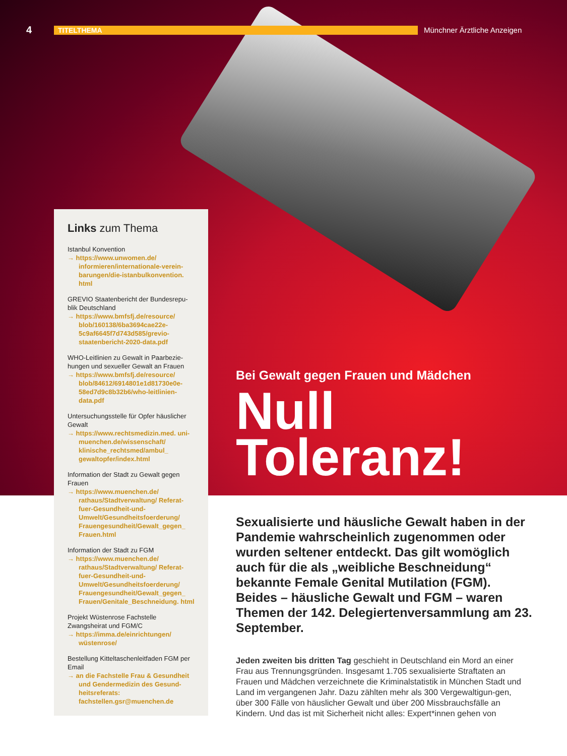4 TITELTHEMA Münchner Ärztliche Anzeigen
Links zum Thema
Istanbul Konvention
→ https://www.unwomen.de/ informieren/internationale-verein-barungen/die-istanbulkonvention. html
GREVIO Staatenbericht der Bundesrepu-blik Deutschland
→ https://www.bmfsfj.de/resource/ blob/160138/6ba3694cae22e-5c9af6645f7d743d585/grevio-staatenbericht-2020-data.pdf
WHO-Leitlinien zu Gewalt in Paarbezie-hungen und sexueller Gewalt an Frauen
→ https://www.bmfsfj.de/resource/ blob/84612/6914801e1d81730e0e-58ed7d9c8b32b6/who-leitlinien-data.pdf
Untersuchungsstelle für Opfer häuslicher Gewalt
→ https://www.rechtsmedizin.med. uni-muenchen.de/wissenschaft/ klinische_rechtsmed/ambul_ gewaltopfer/index.html
Information der Stadt zu Gewalt gegen Frauen
→ https://www.muenchen.de/ rathaus/Stadtverwaltung/ Referat-fuer-Gesundheit-und-Umwelt/Gesundheitsfoerderung/ Frauengesundheit/Gewalt_gegen_ Frauen.html
Information der Stadt zu FGM
→ https://www.muenchen.de/ rathaus/Stadtverwaltung/ Referat-fuer-Gesundheit-und-Umwelt/Gesundheitsfoerderung/ Frauengesundheit/Gewalt_gegen_ Frauen/Genitale_Beschneidung. html
Projekt Wüstenrose Fachstelle Zwangsheirat und FGM/C
→ https://imma.de/einrichtungen/ wüstenrose/
Bestellung Kitteltaschenleitfaden FGM per Email
→ an die Fachstelle Frau & Gesundheit und Gendermedizin des Gesund-heitsreferats: fachstellen.gsr@muenchen.de
Bei Gewalt gegen Frauen und Mädchen
Null
Toleranz!
Sexualisierte und häusliche Gewalt haben in der Pandemie wahrscheinlich zugenommen oder wurden seltener entdeckt. Das gilt womöglich auch für die als „weibliche Beschneidung“ bekannte Female Genital Mutilation (FGM). Beides – häusliche Gewalt und FGM – waren Themen der 142. Delegiertenversammlung am 23. September.
Jeden zweiten bis dritten Tag geschieht in Deutschland ein Mord an einer Frau aus Trennungsgründen. Insgesamt 1.705 sexualisierte Straftaten an Frauen und Mädchen verzeichnete die Kriminalstatistik in München Stadt und Land im vergangenen Jahr. Dazu zählten mehr als 300 Vergewaltigun-gen, über 300 Fälle von häuslicher Gewalt und über 200 Missbrauchsfälle an Kindern. Und das ist mit Sicherheit nicht alles: Expert*innen gehen von